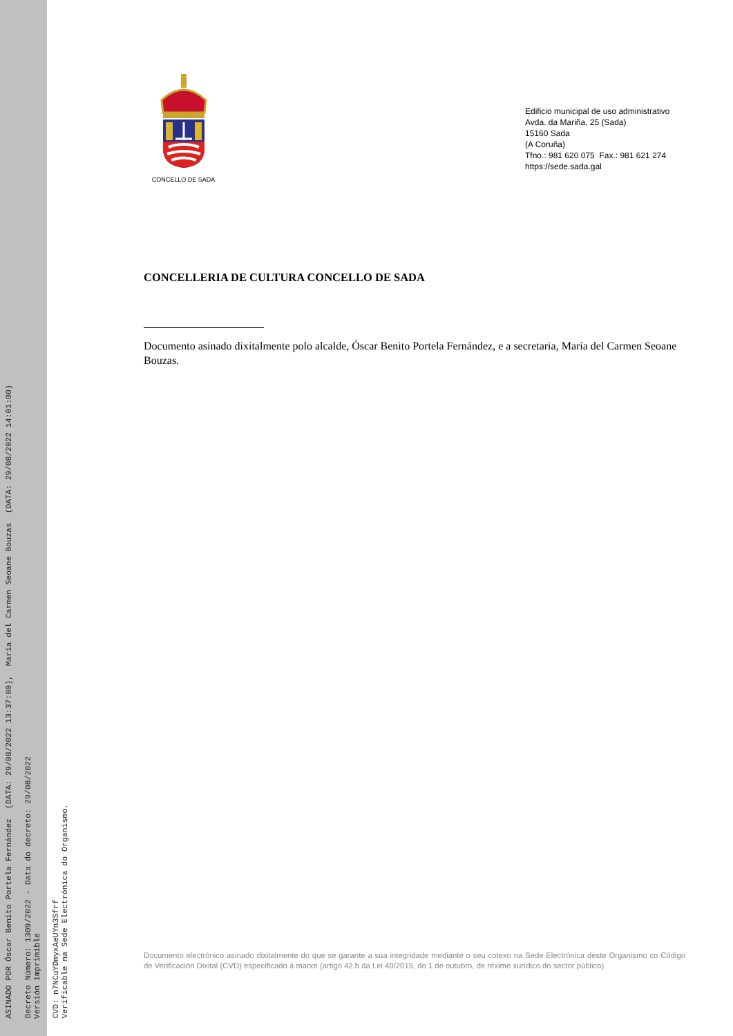ASINADO POR Óscar Benito Portela Fernández (DATA: 29/08/2022 13:37:00), María del Carmen Seoane Bouzas (DATA: 29/08/2022 14:01:00)
Decreto Número: 1309/2022 - Data do decreto: 29/08/2022
Versión imprimible
CVD: n7NCuYDmyxAeUYn3Sfrf
Verificable na Sede Electrónica do Organismo.
CONCELLO DE SADA
Edificio municipal de uso administrativo
Avda. da Mariña, 25 (Sada)
15160 Sada
(A Coruña)
Tfno.: 981 620 075 Fax.: 981 621 274
https://sede.sada.gal
CONCELLERIA DE CULTURA CONCELLO DE SADA
Documento asinado dixitalmente polo alcalde, Óscar Benito Portela Fernández, e a secretaria, María del Carmen Seoane Bouzas.
Documento electrónico asinado dixitalmente do que se garante a súa integridade mediante o seu cotexo na Sede Electrónica deste Organismo co Código de Verificación Dixital (CVD) especificado á marxe (artigo 42.b da Lei 40/2015, do 1 de outubro, de réxime xurídico do sector público).